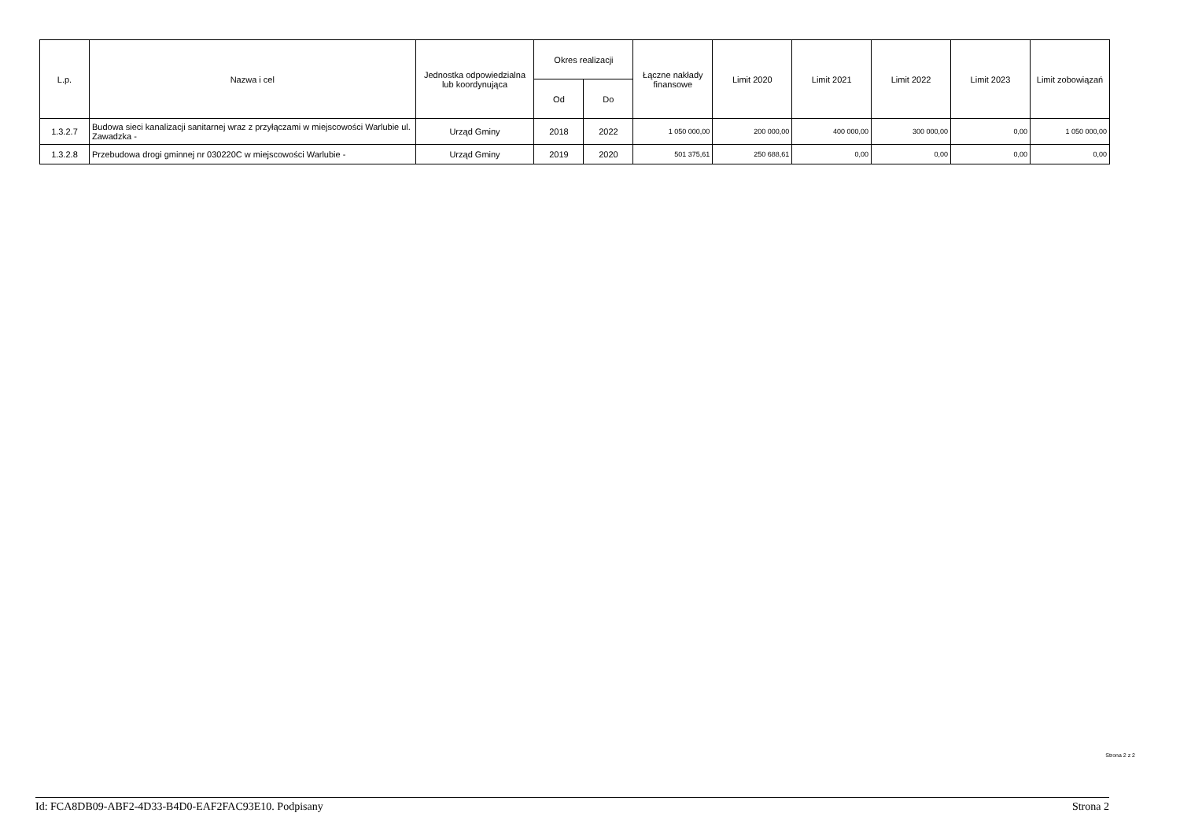| L.p. | Nazwa i cel | Jednostka odpowiedzialna lub koordynująca | Okres realizacji | | Łączne nakłady finansowe | Limit 2020 | Limit 2021 | Limit 2022 | Limit 2023 | Limit zobowiązań |
| --- | --- | --- | --- | --- | --- | --- | --- | --- | --- | --- |
| | | | Od | Do | | | | | | |
| 1.3.2.7 | Budowa sieci kanalizacji sanitarnej wraz z przyłączami w miejscowości Warlubie ul. Zawadzka - | Urząd Gminy | 2018 | 2022 | 1 050 000,00 | 200 000,00 | 400 000,00 | 300 000,00 | 0,00 | 1 050 000,00 |
| 1.3.2.8 | Przebudowa drogi gminnej nr 030220C w miejscowości Warlubie - | Urząd Gminy | 2019 | 2020 | 501 375,61 | 250 688,61 | 0,00 | 0,00 | 0,00 | 0,00 |
Strona 2 z 2
Id: FCA8DB09-ABF2-4D33-B4D0-EAF2FAC93E10. Podpisany Strona 2